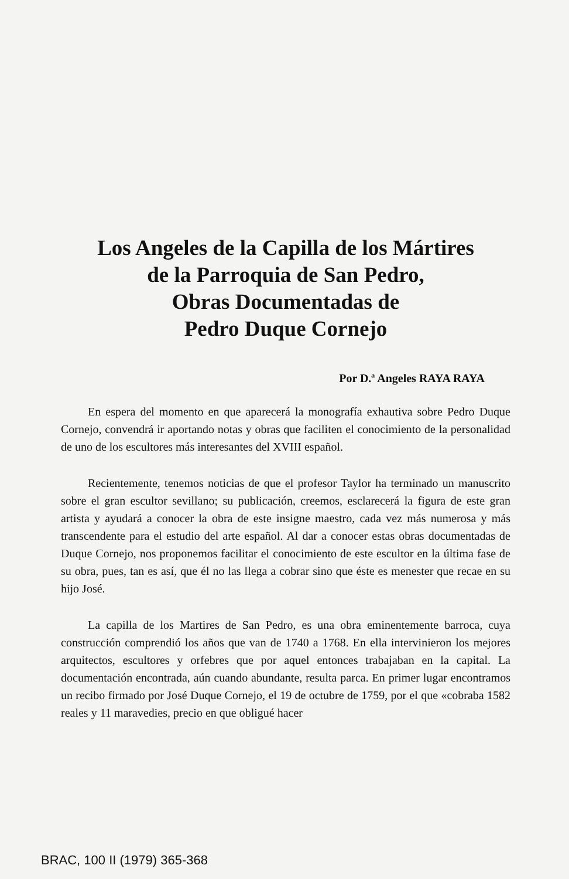Los Angeles de la Capilla de los Mártires
de la Parroquia de San Pedro,
Obras Documentadas de
Pedro Duque Cornejo
Por D.ª Angeles RAYA RAYA
En espera del momento en que aparecerá la monografía exhautiva sobre Pedro Duque Cornejo, convendrá ir aportando notas y obras que faciliten el conocimiento de la personalidad de uno de los escultores más interesantes del XVIII español.
Recientemente, tenemos noticias de que el profesor Taylor ha terminado un manuscrito sobre el gran escultor sevillano; su publicación, creemos, esclarecerá la figura de este gran artista y ayudará a conocer la obra de este insigne maestro, cada vez más numerosa y más transcendente para el estudio del arte español. Al dar a conocer estas obras documentadas de Duque Cornejo, nos proponemos facilitar el conocimiento de este escultor en la última fase de su obra, pues, tan es así, que él no las llega a cobrar sino que éste es menester que recae en su hijo José.
La capilla de los Martires de San Pedro, es una obra eminentemente barroca, cuya construcción comprendió los años que van de 1740 a 1768. En ella intervinieron los mejores arquitectos, escultores y orfebres que por aquel entonces trabajaban en la capital. La documentación encontrada, aún cuando abundante, resulta parca. En primer lugar encontramos un recibo firmado por José Duque Cornejo, el 19 de octubre de 1759, por el que «cobraba 1582 reales y 11 maravedies, precio en que obligué hacer
BRAC, 100 II (1979) 365-368